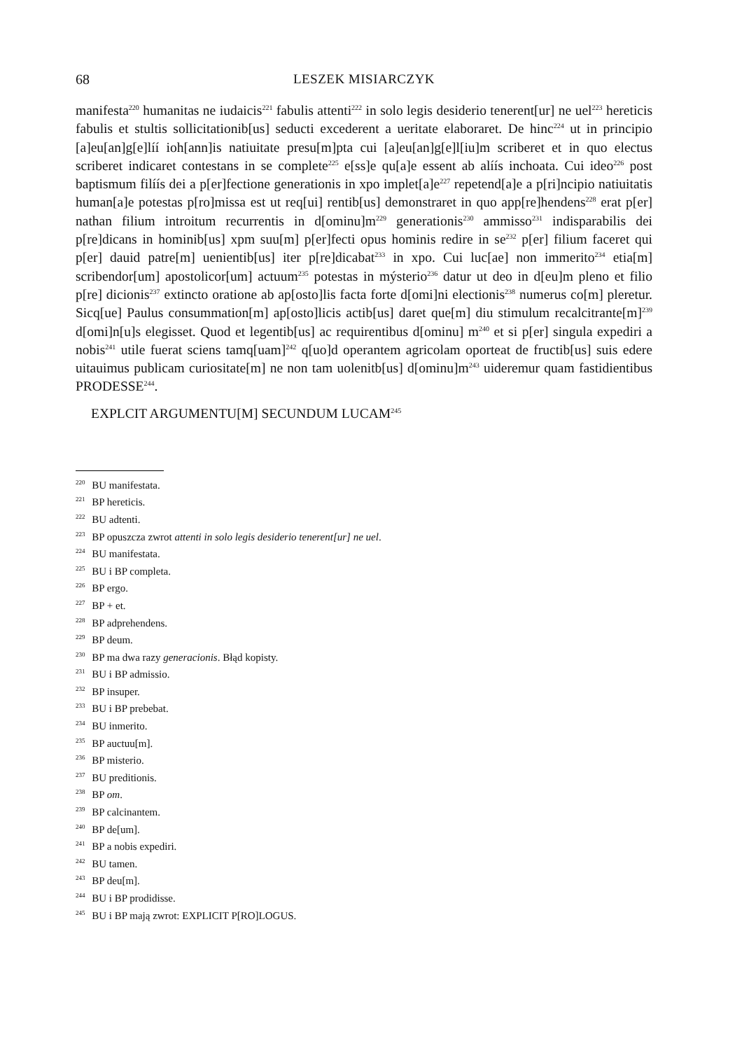68 LESZEK MISIARCZYK
manifesta<sup>220</sup> humanitas ne iudaicis<sup>221</sup> fabulis attenti<sup>222</sup> in solo legis desiderio tenerent[ur] ne uel<sup>223</sup> hereticis fabulis et stultis sollicitationib[us] seducti excederent a ueritate elaboraret. De hinc<sup>224</sup> ut in principio [a]eu[an]g[e]líí ioh[ann]is natiuitate presu[m]pta cui [a]eu[an]g[e]l[iu]m scriberet et in quo electus scriberet indicaret contestans in se complete<sup>225</sup> e[ss]e qu[a]e essent ab alíís inchoata. Cui ideo<sup>226</sup> post baptismum filíís dei a p[er]fectione generationis in xpo implet[a]e<sup>227</sup> repetend[a]e a p[ri]ncipio natiuitatis human[a]e potestas p[ro]missa est ut req[ui] rentib[us] demonstraret in quo app[re]hendens<sup>228</sup> erat p[er] nathan filium introitum recurrentis in d[ominu]m<sup>229</sup> generationis<sup>230</sup> ammisso<sup>231</sup> indisparabilis dei p[re]dicans in hominib[us] xpm suu[m] p[er]fecti opus hominis redire in se<sup>232</sup> p[er] filium faceret qui p[er] dauid patre[m] uenientib[us] iter p[re]dicabat<sup>233</sup> in xpo. Cui luc[ae] non immerito<sup>234</sup> etia[m] scribendor[um] apostolicor[um] actuum<sup>235</sup> potestas in mýsterio<sup>236</sup> datur ut deo in d[eu]m pleno et filio p[re] dicionis<sup>237</sup> extincto oratione ab ap[osto]lis facta forte d[omi]ni electionis<sup>238</sup> numerus co[m] pleretur. Sicq[ue] Paulus consummation[m] ap[osto]licis actib[us] daret que[m] diu stimulum recalcitrante[m]<sup>239</sup> d[omi]n[u]s elegisset. Quod et legentib[us] ac requirentibus d[ominu] m<sup>240</sup> et si p[er] singula expediri a nobis<sup>241</sup> utile fuerat sciens tamq[uam]<sup>242</sup> q[uo]d operantem agricolam oporteat de fructib[us] suis edere uitauimus publicam curiositate[m] ne non tam uolenitb[us] d[ominu]m<sup>243</sup> uideremur quam fastidientibus PRODESSE<sup>244</sup>.
EXPLCIT ARGUMENTU[M] SECUNDUM LUCAM<sup>245</sup>
<sup>220</sup> BU manifestata.
<sup>221</sup> BP hereticis.
<sup>222</sup> BU adtenti.
<sup>223</sup> BP opuszcza zwrot attenti in solo legis desiderio tenerent[ur] ne uel.
<sup>224</sup> BU manifestata.
<sup>225</sup> BU i BP completa.
<sup>226</sup> BP ergo.
<sup>227</sup> BP + et.
<sup>228</sup> BP adprehendens.
<sup>229</sup> BP deum.
<sup>230</sup> BP ma dwa razy generacionis. Błąd kopisty.
<sup>231</sup> BU i BP admissio.
<sup>232</sup> BP insuper.
<sup>233</sup> BU i BP prebebat.
<sup>234</sup> BU inmerito.
<sup>235</sup> BP auctuu[m].
<sup>236</sup> BP misterio.
<sup>237</sup> BU preditionis.
<sup>238</sup> BP om.
<sup>239</sup> BP calcinantem.
<sup>240</sup> BP de[um].
<sup>241</sup> BP a nobis expediri.
<sup>242</sup> BU tamen.
<sup>243</sup> BP deu[m].
<sup>244</sup> BU i BP prodidisse.
<sup>245</sup> BU i BP mają zwrot: EXPLICIT P[RO]LOGUS.